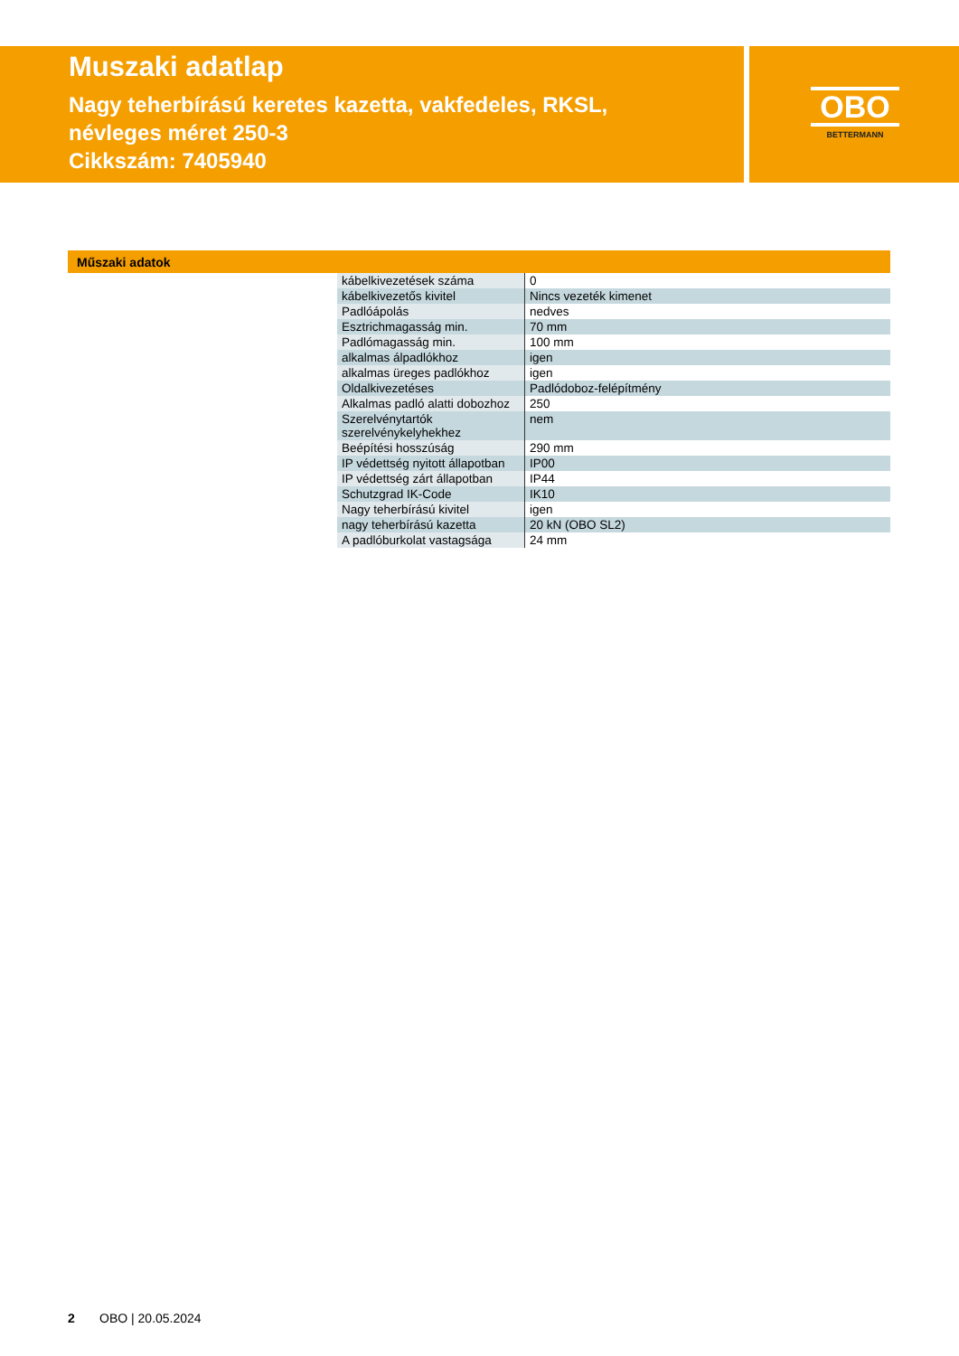Muszaki adatlap
Nagy teherbírású keretes kazetta, vakfedeles, RKSL, névleges méret 250-3
Cikkszám: 7405940
OBO
BETTERMANN
Műszaki adatok
| kábelkivezetések száma | 0 |
| kábelkivezetős kivitel | Nincs vezeték kimenet |
| Padlóápolás | nedves |
| Esztrichmagasság min. | 70 mm |
| Padlómagasság min. | 100 mm |
| alkalmas álpadlókhoz | igen |
| alkalmas üreges padlókhoz | igen |
| Oldalkivezetéses | Padlódoboz-felépítmény |
| Alkalmas padló alatti dobozhoz | 250 |
| Szerelvénytartók szerelvénykelyhekhez | nem |
| Beépítési hosszúság | 290 mm |
| IP védettség nyitott állapotban | IP00 |
| IP védettség zárt állapotban | IP44 |
| Schutzgrad IK-Code | IK10 |
| Nagy teherbírású kivitel | igen |
| nagy teherbírású kazetta | 20 kN (OBO SL2) |
| A padlóburkolat vastagsága | 24 mm |
2 OBO | 20.05.2024